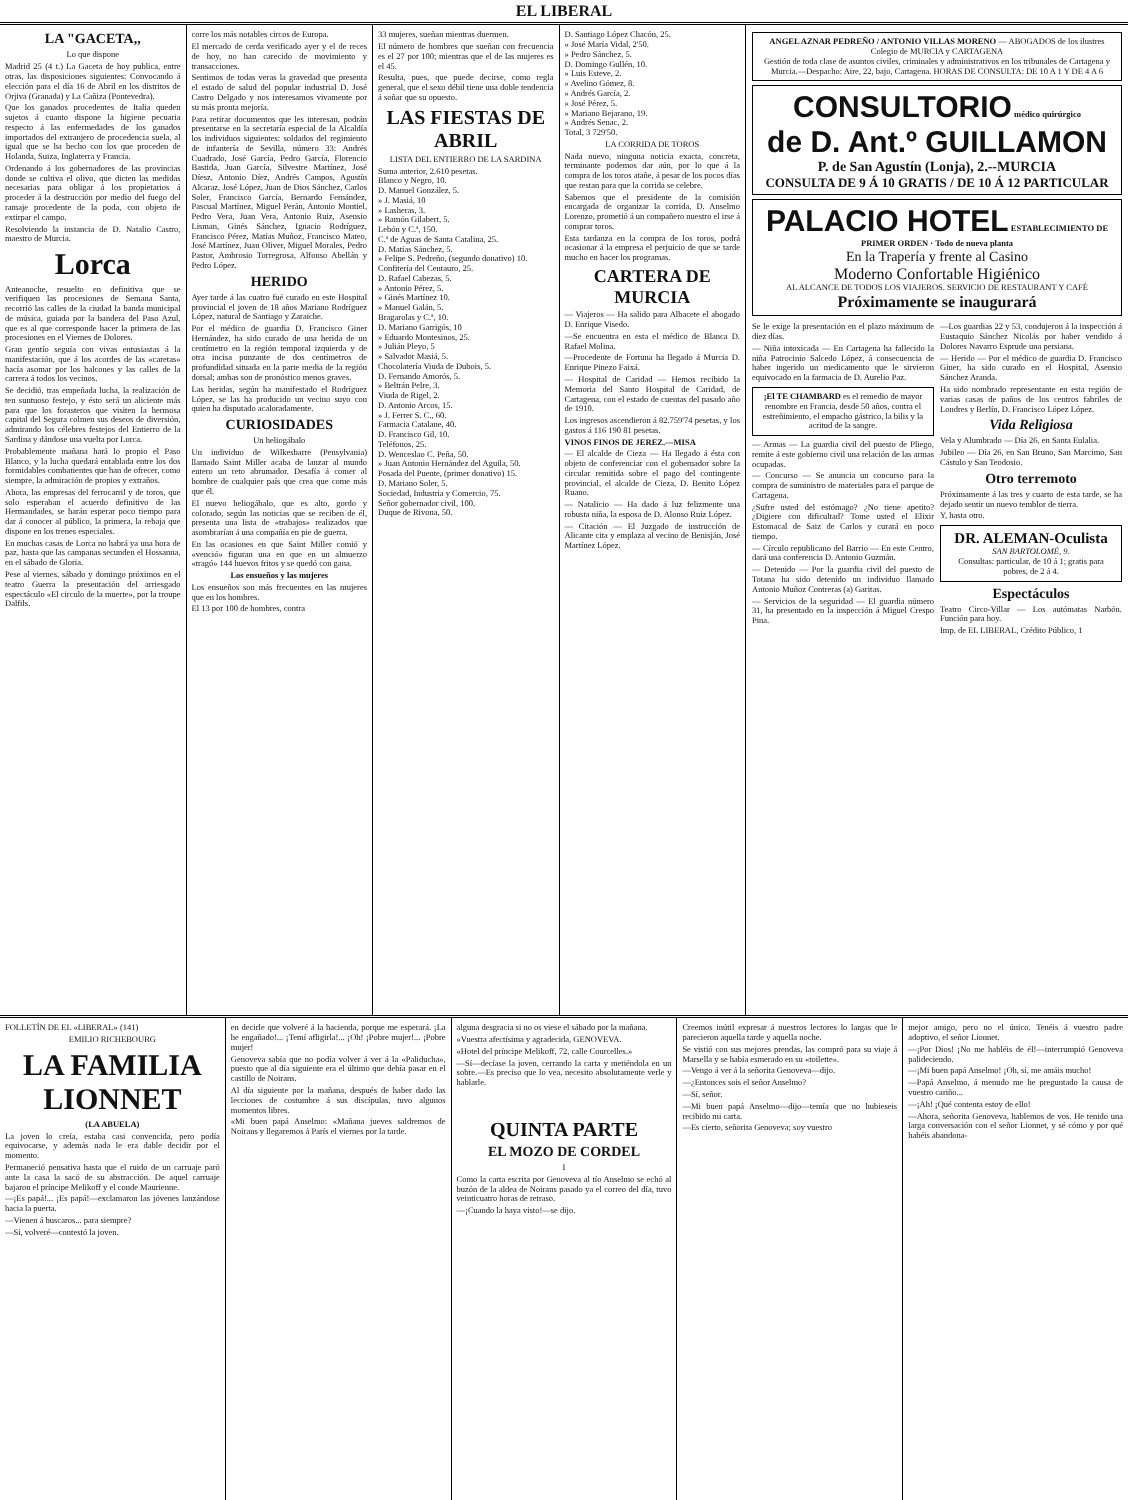EL LIBERAL
LA "GACETA,,
Lo que dispone
Madrid 25 (4 t.) La Gaceta de hoy publica, entre otras, las disposiciones siguientes: Convocando á elección para el día 16 de Abril en los distritos de Orjiva (Granada) y La Cañiza (Pontevedra).
Que los ganados procedentes de Italia queden sujetos á cuanto dispone la higiene pecuaria respecto á las enfermedades de los ganados importados del extranjero de procedencia suela, al igual que se ha hecho con los que proceden de Holanda, Suiza, Inglaterra y Francia.
Ordenando á los gobernadores de las provincias donde se cultiva el olivo, que dicten las medidas necesarias para obligar á los propietarios á proceder á la destrucción por medio del fuego del ramaje procedente de la poda, con objeto de extirpar el campo.
Resolviendo la instancia de D. Natalio Castro, maestro de Murcia.
Lorca
Anteanoche, resuelto en definitiva que se verifiquen las procesiones de Semana Santa, recorrió las calles de la ciudad la banda municipal de música, guiada por la bandera del Paso Azul, que es al que corresponde hacer la primera de las procesiones en el Viernes de Dolores.
Gran gentío seguía con vivas entusiastas á la manifestación, que á los acordes de las «caretas» hacía asomar por los balcones y las calles de la carrera á todos los vecinos.
Se decidió, tras empeñada lucha, la realización de ten suntuoso festejo, y ésto será un aliciente más para que los forasteros que visiten la hermosa capital del Segura colmen sus deseos de diversión, admirando los célebres festejos del Entierro de la Sardina y dándose una vuelta por Lorca.
Probablemente mañana hará lo propio el Paso Blanco, y la lucha quedará entablada entre los dos formidables combatientes que han de ofrecer, como siempre, la admiración de propios y extraños.
Ahora, las empresas del ferrocarril y de toros, que solo esperaban el acuerdo definitivo de las Hermandades, se harán esperar poco tiempo para dar á conocer al público, la primera, la rebaja que dispone en los trenes especiales.
En muchas casas de Lorca no habrá ya una hora de paz, hasta que las campanas secunden el Hossanna, en el sábado de Gloria.
Pese al viernes, sábado y domingo próximos en el teatro Guerra la presentación del arriesgado espectáculo «El circulo de la muerte», por la troupe Dalfils.
corre los más notables circos de Europa.
El mercado de cerda verificado ayer y el de reces de hoy, no han carecido de movimiento y transacciones.
Sentimos de todas veras la gravedad que presenta el estado de salud del popular industrial D. José Castro Delgado y nos interesamos vivamente por su más pronta mejoría.
Para retirar documentos que les interesan, podrán presentarse en la secretaría especial de la Alcaldía los individuos siguientes: soldados del regimiento de infantería de Sevilla, número 33: Andrés Cuadrado, José García, Pedro García, Florencio Bastida, Juan García, Silvestre Martínez, José Díesz, Antonio Díez, Andrés Campos, Agustín Alcaraz, José López, Juan de Dios Sánchez, Carlos Soler, Francisco García, Bernardo Fernández, Pascual Martínez, Miguel Perán, Antonio Montiel, Pedro Vera, Juan Vera, Antonio Ruiz, Asensio Lisman, Ginés Sánchez, Ignacio Rodríguez, Francisco Pérez, Matías Muñoz, Francisco Mateo, José Martínez, Juan Oliver, Miguel Morales, Pedro Pastor, Ambrosio Torregrosa, Alfonso Abellán y Pedro López.
HERIDO
Ayer tarde á las cuatro fué curado en este Hospital provincial el joven de 18 años Mariano Rodríguez López, natural de Santiago y Zaraiche.
Por el médico de guardia D. Francisco Giner Hernández, ha sido curado de una herida de un centímetro en la región temporal izquierda y de otra incisa punzante de dos centímetros de profundidad situada en la parte media de la región dorsal; ambas son de pronóstico menos graves.
Las heridas, según ha manifestado el Rodríguez López, se las ha producido un vecino suyo con quien ha disputado acaloradamente.
CURIOSIDADES
Un heliogábalo
Un individuo de Wilkesbarre (Pensylvania) llamado Saint Miller acaba de lanzar al mundo entero un reto abrumador. Desafía á comer al hombre de cualquier país que crea que come más que él.
El nuevo heliogábalo, que es alto, gordo y colorado, según las noticias que se reciben de él, presenta una lista de «trabajos» realizados que asombrarían á una compañía en pie de guerra.
En las ocasiones en que Saint Miller comió y «venció» figuran una en que en un almuerzo «tragó» 144 huevos fritos y se quedó con gana.
Los ensueños y las mujeres
Los ensueños son más frecuentes en las mujeres que en los hombres.
El 13 por 100 de hombres, contra
33 mujeres, sueñan mientras duermen.
El número de hombres que sueñan con frecuencia es el 27 por 100; mientras que el de las mujeres es el 45.
Resulta, pues, que puede decirse, como regla general, que el sexo débil tiene una doble tendencia á soñar que su opuesto.
LAS FIESTAS DE ABRIL
LISTA DEL ENTIERRO DE LA SARDINA
Suma anterior, 2.610 pesetas.
Blanco y Negro, 10.
D. Manuel González, 5.
» J. Masiá, 10
» Lasheras, 3.
» Ramón Gilabert, 5.
Lebón y C.ª, 150.
C.ª de Aguas de Santa Catalina, 25.
D. Matías Sánchez, 5.
» Felipe S. Pedreño, (segundo donativo) 10.
Confitería del Centauro, 25.
D. Rafael Cabezas, 5.
» Antonio Pérez, 5.
» Ginés Martínez 10.
» Manuel Galán, 5.
Bragarolas y C.ª, 10.
D. Mariano Garrigós, 10
» Eduardo Montesinos, 25.
» Julián Pleyo, 5
» Salvador Masiá, 5.
Chocolatería Viuda de Dubois, 5.
D. Fernando Amorós, 5.
» Beltrán Pelre, 3.
Viuda de Rigel, 2.
D. Antonio Arcos, 15.
» J. Ferrer S. C., 60.
Farmacia Catalane, 40.
D. Francisco Gil, 10.
Teléfonos, 25.
D. Wenceslao C. Peña, 50.
» Juan Antonio Hernández del Aguila, 50.
Posada del Puente, (primer donativo) 15.
D. Mariano Soler, 5.
Sociedad, Industria y Comercio, 75.
Señor gobernador civil, 100.
Duque de Rivona, 50.
D. Santiago López Chacón, 25.
» José María Vidal, 2'50.
» Pedro Sánchez, 5.
D. Domingo Gullén, 10.
» Luis Esteve, 2.
» Avelino Gómez, 8.
» Andrés García, 2.
» José Pérez, 5.
» Mariano Bejarano, 19.
» Andrés Senac, 2.
Total, 3 729'50.
LA CORRIDA DE TOROS
Nada nuevo, ninguna noticia exacta, concreta, terminante podemos dar aún, por lo que á la compra de los toros atañe, á pesar de los pocos días que restan para que la corrida se celebre.
Sabemos que el presidente de la comisión encargada de organizar la corrida, D. Anselmo Lorenzo, prometió á un compañero nuestro el irse á comprar toros.
Esta tardanza en la compra de los toros, podrá ocasionar á la empresa el perjuicio de que se tarde mucho en hacer los programas.
CARTERA DE MURCIA
— Viajeros — Ha salido para Albacete el abogado D. Enrique Visedo.
—Se encuentra en esta el médico de Blanca D. Rafael Molina.
—Procedente de Fortuna ha llegado á Murcia D. Enrique Pinezo Faixá.
— Hospital de Caridad — Hemos recibido la Memoria del Santo Hospital de Caridad, de Cartagena, con el estado de cuentas del pasado año de 1910.
Los ingresos ascendieron á 82.759'74 pesetas, y los gastos á 116 190 81 pesetas.
VINOS FINOS DE JEREZ.---MISA
— El alcalde de Cieza — Ha llegado á ésta con objeto de conferenciar con el gobernador sobre la circular remitida sobre el pago del contingente provincial, el alcalde de Cieza, D. Benito López Ruano.
— Natalicio — Ha dado á luz felizmente una robusta niña, la esposa de D. Alonso Ruiz López.
— Citación — El Juzgado de instrucción de Alicante cita y emplaza al vecino de Benisján, José Martínez López.
ANGEL AZNAR PEDREÑO / ANTONIO VILLAS MORENO — ABOGADOS de los ilustres Colegio de MURCIA y CARTAGENA
Gestión de toda clase de asuntos civiles, criminales y administrativos en los tribunales de Cartagena y Murcia.—Despacho: Aire, 22, bajo, Cartagena. HORAS DE CONSULTA: DE 10 A 1 Y DE 4 A 6
CONSULTORIO médico quirúrgico
de D. Ant.º GUILLAMON
P. de San Agustín (Lonja), 2.--MURCIA
CONSULTA DE 9 Á 10 GRATIS / DE 10 Á 12 PARTICULAR
PALACIO HOTEL ESTABLECIMIENTO DE PRIMER ORDEN · Todo de nueva planta
En la Trapería y frente al Casino
Moderno Confortable Higiénico
AL ALCANCE DE TODOS LOS VIAJEROS. SERVICIO DE RESTAURANT Y CAFÉ
Próximamente se inaugurará
Se le exige la presentación en el plazo máximum de diez días.
— Niña intoxicada — En Cartagena ha fallecido la niña Patrocinio Salcedo López, á consecuencia de haber ingerido un medicamento que le sirvieron equivocado en la farmacia de D. Aurelio Paz.
¡El TE CHAMBARD es el remedio de mayor renombre en Francia, desde 50 años, contra el estreñimiento, el empacho gástrico, la bilis y la acritud de la sangre.
— Armas — La guardia civil del puesto de Pliego, remite á este gobierno civil una relación de las armas ocupadas.
— Concurso — Se anuncia un concurso para la compra de suministro de materiales para el parque de Cartagena.
¿Sufre usted del estómago? ¿No tiene apetito? ¿Digiere con dificultad? Tome usted el Elixir Estomacal de Saiz de Carlos y curará en poco tiempo.
— Círculo republicano del Barrio — En este Centro, dará una conferencia D. Antonio Guzmán.
— Detenido — Por la guardia civil del puesto de Totana ha sido detenido un individuo llamado Antonio Muñoz Contreras (a) Garitas.
— Servicios de la seguridad — El guardia número 31, ha presentado en la inspección á Miguel Crespo Pina.
—Los guardias 22 y 53, condujeron á la inspección á Eustaquio Sánchez Nicolás por haber vendido á Dolores Navarro Esprude una persiana.
— Herido — Por el médico de guardia D. Francisco Giner, ha sido curado en el Hospital, Asensio Sánchez Aranda.
Ha sido nombrado representante en esta región de varias casas de paños de los centros fabriles de Londres y Berlín, D. Francisco López López.
Vida Religiosa
Vela y Alumbrado — Día 26, en Santa Eulalia.
Jubileo — Día 26, en San Bruno, San Marcimo, San Cástulo y San Teodosio.
Otro terremoto
Próximamente á las tres y cuarto de esta tarde, se ha dejado sentir un nuevo temblor de tierra.
Y, hasta otro.
DR. ALEMAN-Oculista
SAN BARTOLOMÉ, 9.
Consultas: particular, de 10 á 1; gratis para pobres, de 2 á 4.
Espectáculos
Teatro Circo-Villar — Los autómatas Narbón. Función para hoy.
Imp. de EL LIBERAL, Crédito Público, 1
FOLLETÍN DE EL «LIBERAL» (141)
EMILIO RICHEBOURG
LA FAMILIA LIONNET
(LA ABUELA)
La joven lo creía, estaba casi convencida, pero podía equivocarse, y además nada le era dable decidir por el momento.
Permaneció pensativa hasta que el ruido de un carruaje paró ante la casa la sacó de su abstracción. De aquel carruaje bajaron el príncipe Melikoff y el conde Maurienne.
—¡Es papá!... ¡Es papá!—exclamaron las jóvenes lanzándose hacia la puerta.
—Vienen á buscaros... para siempre?
—Sí, volveré—contestó la joven.
en decirle que volveré á la hacienda, porque me esperará. ¡La he engañado!... ¡Temí afligirla!... ¡Oh! ¡Pobre mujer!... ¡Pobre mujer!
Genoveva sabía que no podía volver á ver á la «Paliducha», puesto que al día siguiente era el último que debía pasar en el castillo de Noirans.
Al día siguiente por la mañana, después de haber dado las lecciones de costumbre á sus discípulas, tuvo algunos momentos libres.
«Mi buen papá Anselmo: «Mañana jueves saldremos de Noirans y llegaremos á París el viernes por la tarde.
alguna desgracia si no os viese el sábado por la mañana.
»Vuestra afectísima y agradecida, GENOVEVA.
«Hotel del príncipe Melikoff, 72, calle Courcelles.»
—Sí—decíase la joven, cerrando la carta y metiéndola en un sobre.—Es preciso que lo vea, necesito absolutamente verle y hablarle.
QUINTA PARTE
EL MOZO DE CORDEL
I
Como la carta escrita por Genoveva al tío Anselmo se echó al buzón de la aldea de Noirans pasado ya el correo del día, tuvo veinticuatro horas de retraso.
—¡Cuando la haya visto!—se dijo.
Creemos inútil expresar á nuestros lectores lo largas que le parecieron aquella tarde y aquella noche.
Se vistió con sus mejores prendas, las compró para su viaje á Marsella y se había esmerado en su «toilette».
—Vengo á ver á la señorita Genoveva—dijo.
—¿Entonces sois el señor Anselmo?
—Sí, señor.
—Mi buen papá Anselmo—dijo—temía que no hubieseis recibido mi carta.
—Es cierto, señorita Genoveva; soy vuestro
mejor amigo, pero no el único. Tenéis á vuestro padre adoptivo, el señor Lionnet.
—¡Por Dios! ¡No me habléis de él!—interrumpió Genoveva palideciendo.
—¡Mi buen papá Anselmo! ¡Oh, sí, me amáis mucho!
—Papá Anselmo, á menudo me he preguntado la causa de vuestro cariño...
—¡Ah! ¡Qué contenta estoy de ello!
—Ahora, señorita Genoveva, hablemos de vos. He tenido una larga conversación con el señor Lionnet, y sé cómo y por qué habéis abandona-